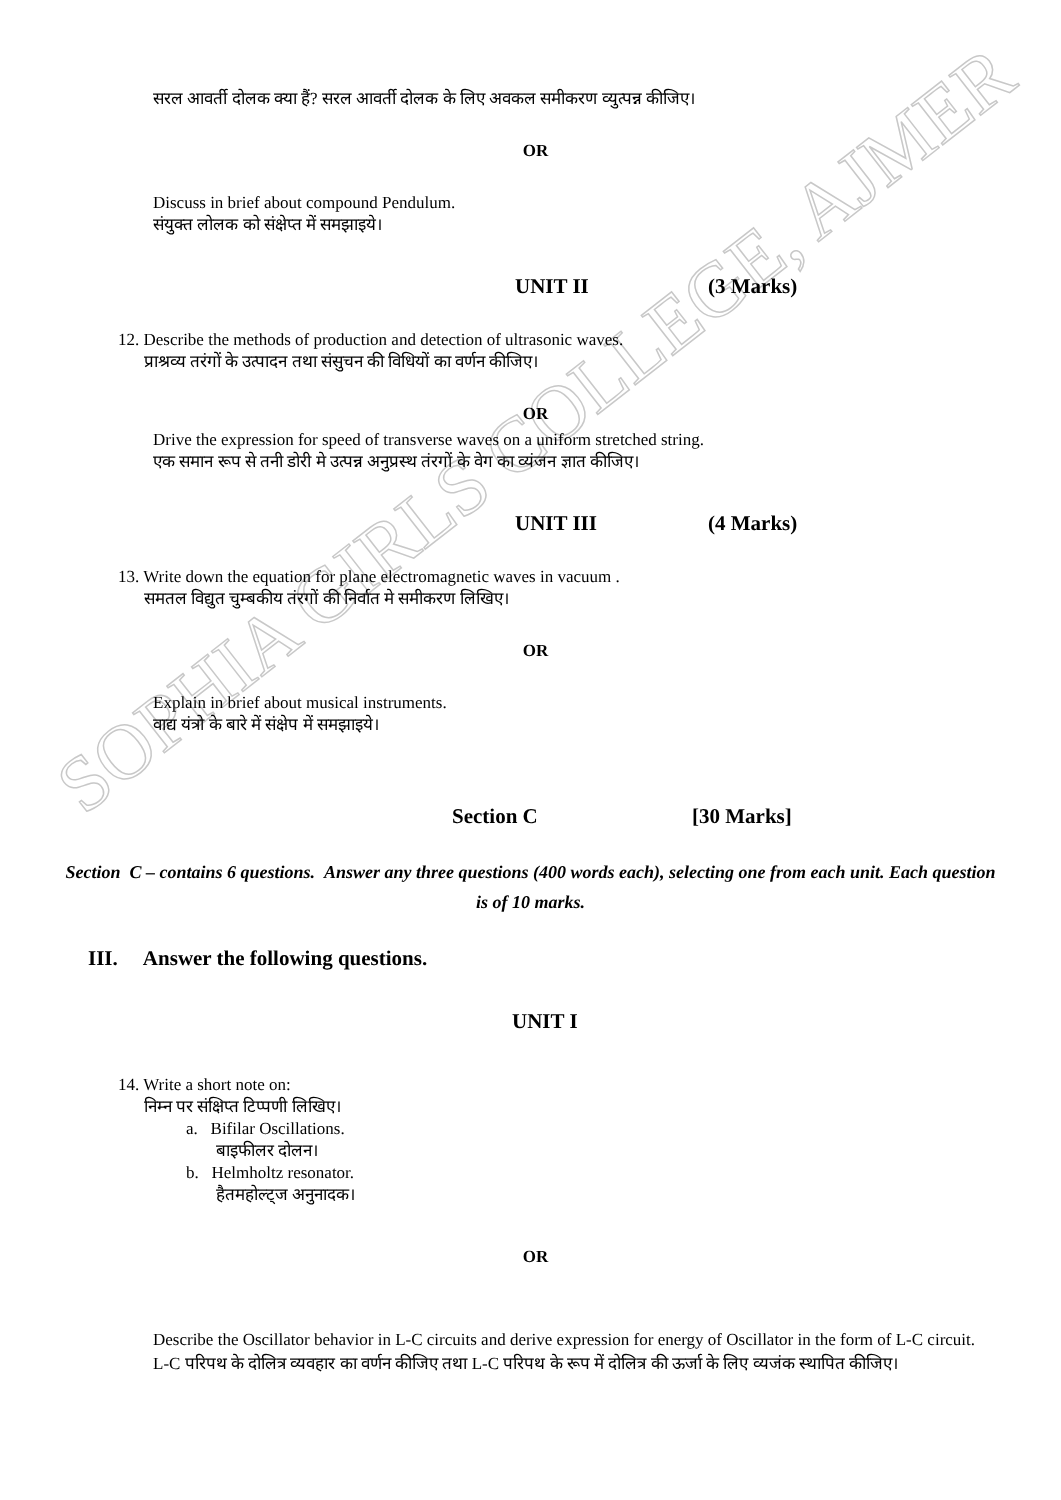SOPHIA GIRLS COLLEGE, AJMER
सरल आवर्ती दोलक क्या हैं? सरल आवर्ती दोलक के लिए अवकल समीकरण व्युत्पन्न कीजिए।
OR
Discuss in brief about compound Pendulum.
संयुक्त लोलक को संक्षेप्त में समझाइये।
UNIT II (3 Marks)
12. Describe the methods of production and detection of ultrasonic waves.
प्राश्रव्य तरंगों के उत्पादन तथा संसुचन की विधियों का वर्णन कीजिए।
OR
Drive the expression for speed of transverse waves on a uniform stretched string.
एक समान रूप से तनी डोरी मे उत्पन्न अनुप्रस्थ तंरगों के वेग का व्यंजन ज्ञात कीजिए।
UNIT III (4 Marks)
13. Write down the equation for plane electromagnetic waves in vacuum .
समतल विद्युत चुम्बकीय तंरगों की निर्वात मे समीकरण लिखिए।
OR
Explain in brief about musical instruments.
वाद्य यंत्रो के बारे में संक्षेप में समझाइये।
Section C [30 Marks]
Section C – contains 6 questions. Answer any three questions (400 words each), selecting one from each unit. Each question is of 10 marks.
III. Answer the following questions.
UNIT I
14. Write a short note on:
निम्न पर संक्षिप्त टिप्पणी लिखिए।
a. Bifilar Oscillations.
बाइफीलर दोलन।
b. Helmholtz resonator.
हैतमहोल्ट्ज अनुनादक।
OR
Describe the Oscillator behavior in L-C circuits and derive expression for energy of Oscillator in the form of L-C circuit.
L-C परिपथ के दोलित्र व्यवहार का वर्णन कीजिए तथा L-C परिपथ के रूप में दोलित्र की ऊर्जा के लिए व्यजंक स्थापित कीजिए।